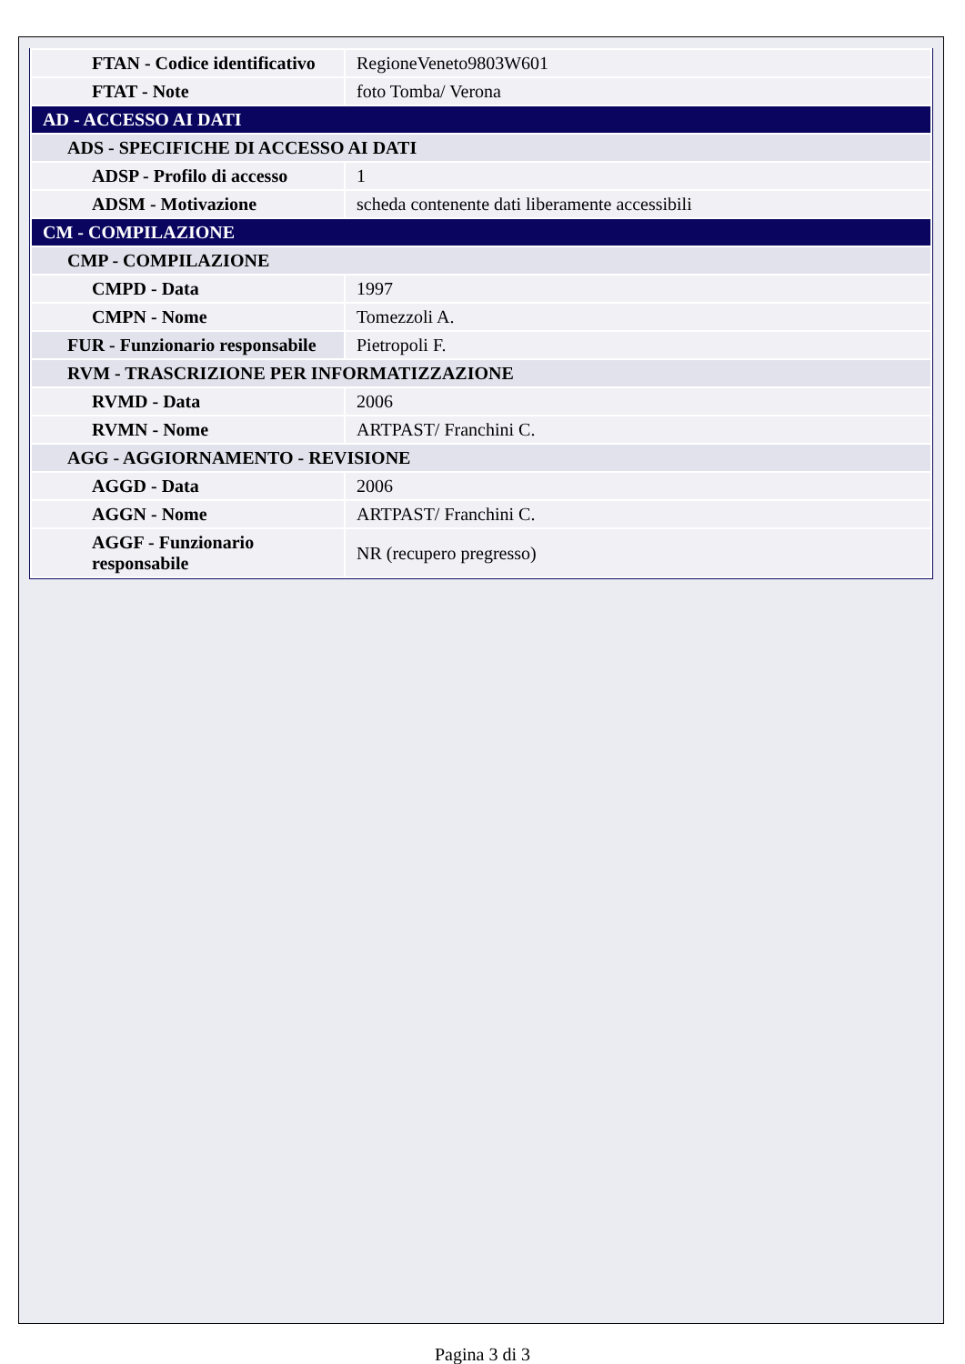| FTAN - Codice identificativo | RegioneVeneto9803W601 |
| FTAT - Note | foto Tomba/ Verona |
| AD - ACCESSO AI DATI | |
| ADS - SPECIFICHE DI ACCESSO AI DATI | |
| ADSP - Profilo di accesso | 1 |
| ADSM - Motivazione | scheda contenente dati liberamente accessibili |
| CM - COMPILAZIONE | |
| CMP - COMPILAZIONE | |
| CMPD - Data | 1997 |
| CMPN - Nome | Tomezzoli A. |
| FUR - Funzionario responsabile | Pietropoli F. |
| RVM - TRASCRIZIONE PER INFORMATIZZAZIONE | |
| RVMD - Data | 2006 |
| RVMN - Nome | ARTPAST/ Franchini C. |
| AGG - AGGIORNAMENTO - REVISIONE | |
| AGGD - Data | 2006 |
| AGGN - Nome | ARTPAST/ Franchini C. |
| AGGF - Funzionario responsabile | NR (recupero pregresso) |
Pagina 3 di 3